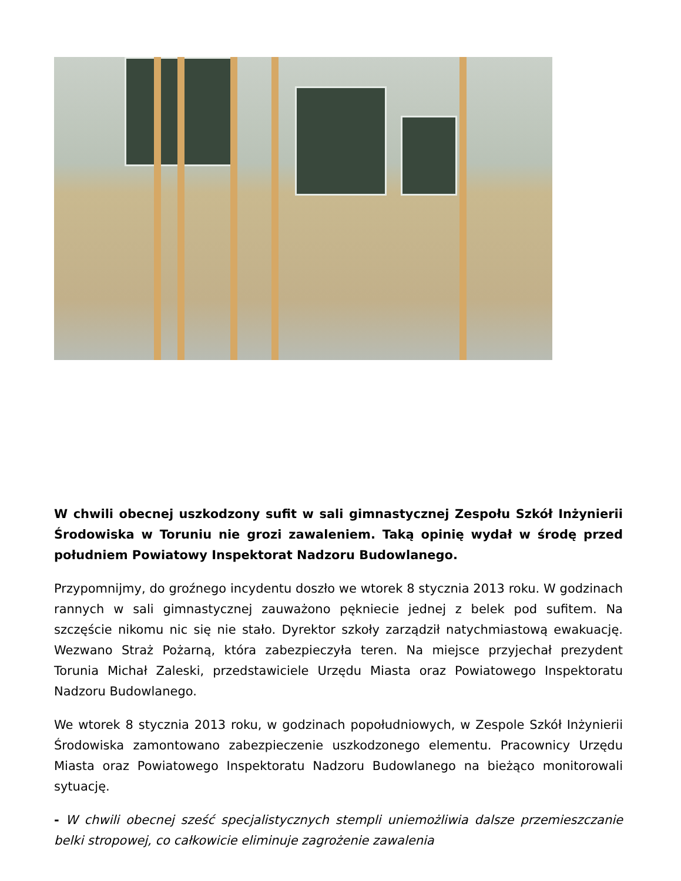W chwili obecnej uszkodzony sufit w sali gimnastycznej Zespołu Szkół Inżynierii Środowiska w Toruniu nie grozi zawaleniem. Taką opinię wydał w środę przed południem Powiatowy Inspektorat Nadzoru Budowlanego.
Przypomnijmy, do groźnego incydentu doszło we wtorek 8 stycznia 2013 roku. W godzinach rannych w sali gimnastycznej zauważono pękniecie jednej z belek pod sufitem. Na szczęście nikomu nic się nie stało. Dyrektor szkoły zarządził natychmiastową ewakuację. Wezwano Straż Pożarną, która zabezpieczyła teren. Na miejsce przyjechał prezydent Torunia Michał Zaleski, przedstawiciele Urzędu Miasta oraz Powiatowego Inspektoratu Nadzoru Budowlanego.
We wtorek 8 stycznia 2013 roku, w godzinach popołudniowych, w Zespole Szkół Inżynierii Środowiska zamontowano zabezpieczenie uszkodzonego elementu. Pracownicy Urzędu Miasta oraz Powiatowego Inspektoratu Nadzoru Budowlanego na bieżąco monitorowali sytuację.
- W chwili obecnej sześć specjalistycznych stempli uniemożliwia dalsze przemieszczanie belki stropowej, co całkowicie eliminuje zagrożenie zawalenia